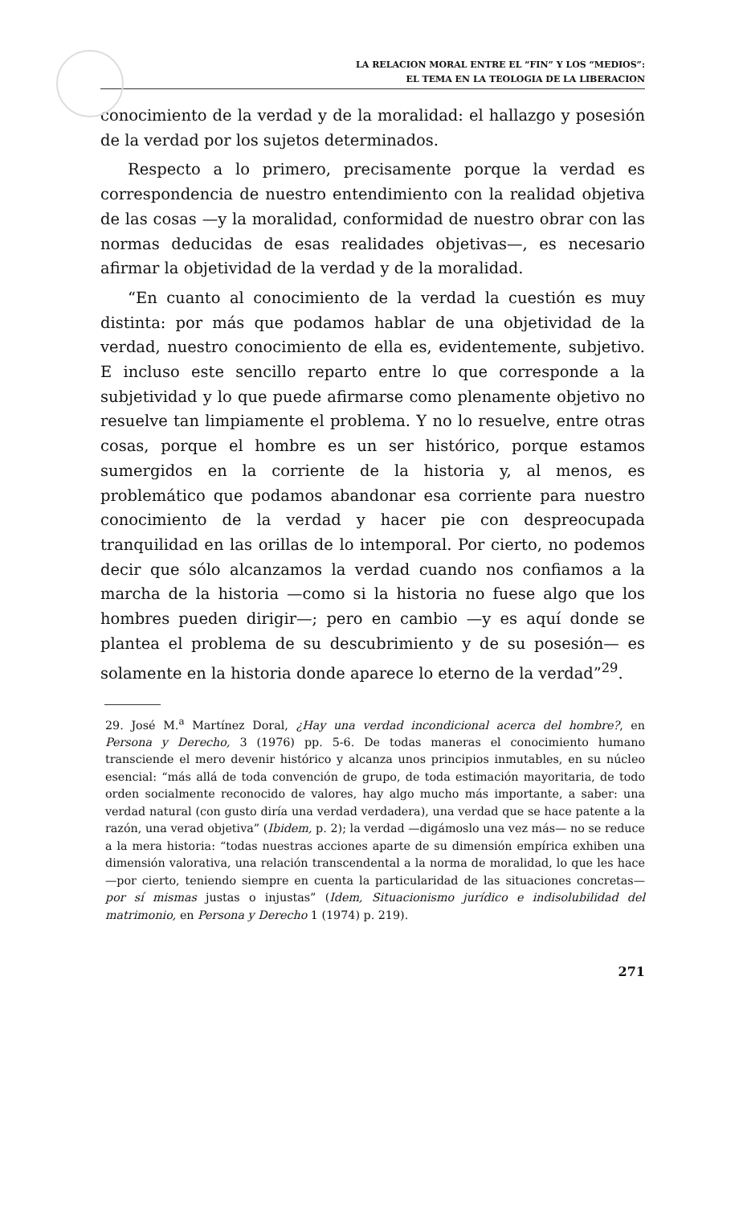LA RELACION MORAL ENTRE EL “FIN” Y LOS “MEDIOS”:
EL TEMA EN LA TEOLOGIA DE LA LIBERACION
conocimiento de la verdad y de la moralidad: el hallazgo y posesión de la verdad por los sujetos determinados.
Respecto a lo primero, precisamente porque la verdad es correspondencia de nuestro entendimiento con la realidad objetiva de las cosas —y la moralidad, conformidad de nuestro obrar con las normas deducidas de esas realidades objetivas—, es necesario afirmar la objetividad de la verdad y de la moralidad.
“En cuanto al conocimiento de la verdad la cuestión es muy distinta: por más que podamos hablar de una objetividad de la verdad, nuestro conocimiento de ella es, evidentemente, subjetivo. E incluso este sencillo reparto entre lo que corresponde a la subjetividad y lo que puede afirmarse como plenamente objetivo no resuelve tan limpiamente el problema. Y no lo resuelve, entre otras cosas, porque el hombre es un ser histórico, porque estamos sumergidos en la corriente de la historia y, al menos, es problemático que podamos abandonar esa corriente para nuestro conocimiento de la verdad y hacer pie con despreocupada tranquilidad en las orillas de lo intemporal. Por cierto, no podemos decir que sólo alcanzamos la verdad cuando nos confiamos a la marcha de la historia —como si la historia no fuese algo que los hombres pueden dirigir—; pero en cambio —y es aquí donde se plantea el problema de su descubrimiento y de su posesión— es solamente en la historia donde aparece lo eterno de la verdad”<sup>29</sup>.
29. José M.<sup>a</sup> Martínez Doral, ¿Hay una verdad incondicional acerca del hombre?, en Persona y Derecho, 3 (1976) pp. 5-6. De todas maneras el conocimiento humano transciende el mero devenir histórico y alcanza unos principios inmutables, en su núcleo esencial: “más allá de toda convención de grupo, de toda estimación mayoritaria, de todo orden socialmente reconocido de valores, hay algo mucho más importante, a saber: una verdad natural (con gusto diría una verdad verdadera), una verdad que se hace patente a la razón, una verad objetiva” (Ibidem, p. 2); la verdad —digámoslo una vez más— no se reduce a la mera historia: “todas nuestras acciones aparte de su dimensión empírica exhiben una dimensión valorativa, una relación transcendental a la norma de moralidad, lo que les hace —por cierto, teniendo siempre en cuenta la particularidad de las situaciones concretas— por sí mismas justas o injustas” (Idem, Situacionismo jurídico e indisolubilidad del matrimonio, en Persona y Derecho 1 (1974) p. 219).
271